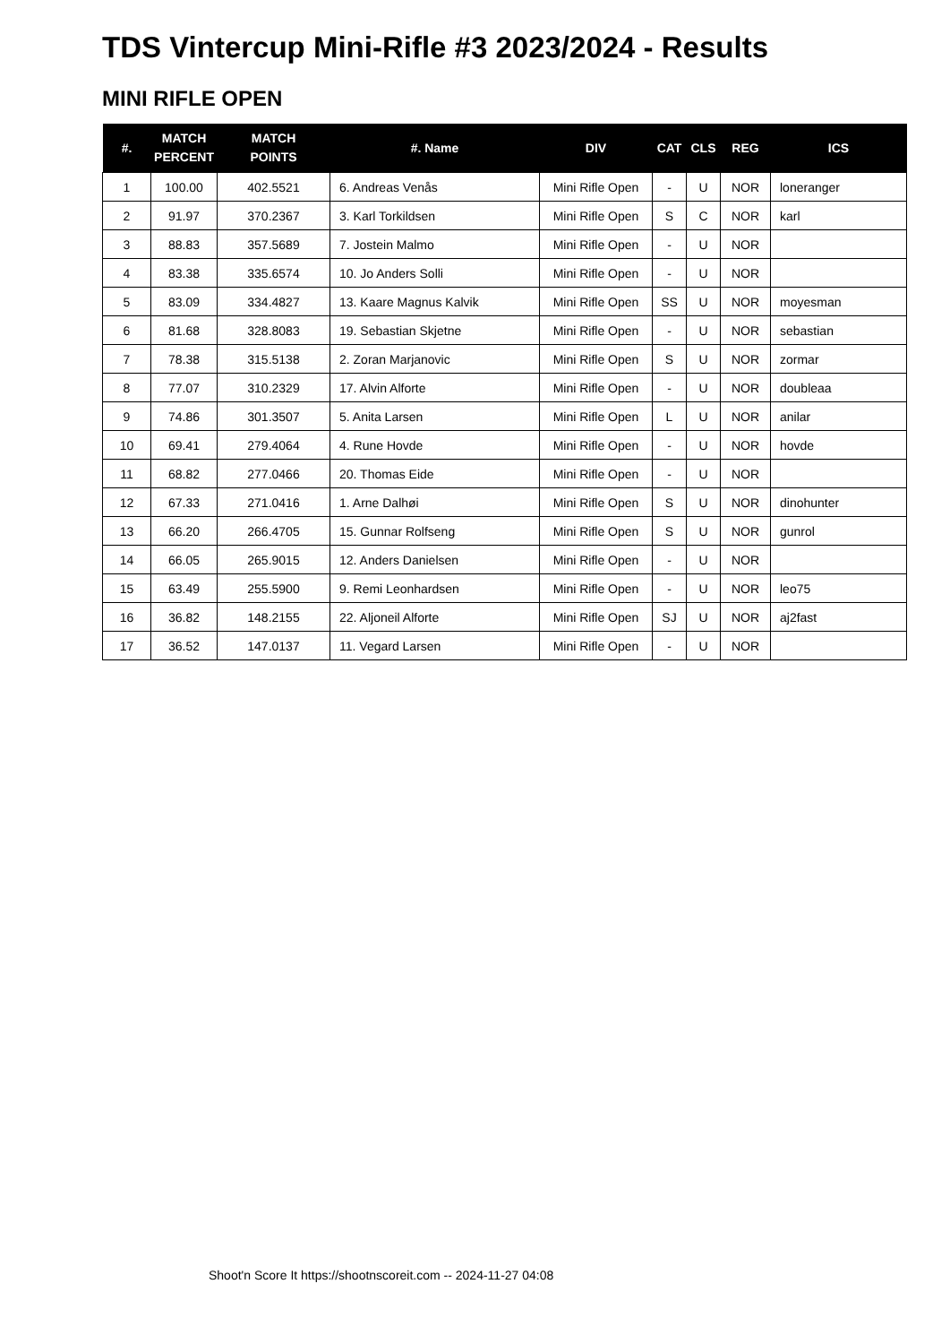TDS Vintercup Mini-Rifle #3 2023/2024 - Results
MINI RIFLE OPEN
| #. | MATCH PERCENT | MATCH POINTS | #. Name | DIV | CAT | CLS | REG | ICS |
| --- | --- | --- | --- | --- | --- | --- | --- | --- |
| 1 | 100.00 | 402.5521 | 6. Andreas Venås | Mini Rifle Open | - | U | NOR | loneranger |
| 2 | 91.97 | 370.2367 | 3. Karl Torkildsen | Mini Rifle Open | S | C | NOR | karl |
| 3 | 88.83 | 357.5689 | 7. Jostein Malmo | Mini Rifle Open | - | U | NOR | |
| 4 | 83.38 | 335.6574 | 10. Jo Anders Solli | Mini Rifle Open | - | U | NOR | |
| 5 | 83.09 | 334.4827 | 13. Kaare Magnus Kalvik | Mini Rifle Open | SS | U | NOR | moyesman |
| 6 | 81.68 | 328.8083 | 19. Sebastian Skjetne | Mini Rifle Open | - | U | NOR | sebastian |
| 7 | 78.38 | 315.5138 | 2. Zoran Marjanovic | Mini Rifle Open | S | U | NOR | zormar |
| 8 | 77.07 | 310.2329 | 17. Alvin Alforte | Mini Rifle Open | - | U | NOR | doubleaa |
| 9 | 74.86 | 301.3507 | 5. Anita Larsen | Mini Rifle Open | L | U | NOR | anilar |
| 10 | 69.41 | 279.4064 | 4. Rune Hovde | Mini Rifle Open | - | U | NOR | hovde |
| 11 | 68.82 | 277.0466 | 20. Thomas Eide | Mini Rifle Open | - | U | NOR | |
| 12 | 67.33 | 271.0416 | 1. Arne Dalhøi | Mini Rifle Open | S | U | NOR | dinohunter |
| 13 | 66.20 | 266.4705 | 15. Gunnar Rolfseng | Mini Rifle Open | S | U | NOR | gunrol |
| 14 | 66.05 | 265.9015 | 12. Anders Danielsen | Mini Rifle Open | - | U | NOR | |
| 15 | 63.49 | 255.5900 | 9. Remi Leonhardsen | Mini Rifle Open | - | U | NOR | leo75 |
| 16 | 36.82 | 148.2155 | 22. Aljoneil Alforte | Mini Rifle Open | SJ | U | NOR | aj2fast |
| 17 | 36.52 | 147.0137 | 11. Vegard Larsen | Mini Rifle Open | - | U | NOR | |
Shoot'n Score It https://shootnscoreit.com -- 2024-11-27 04:08